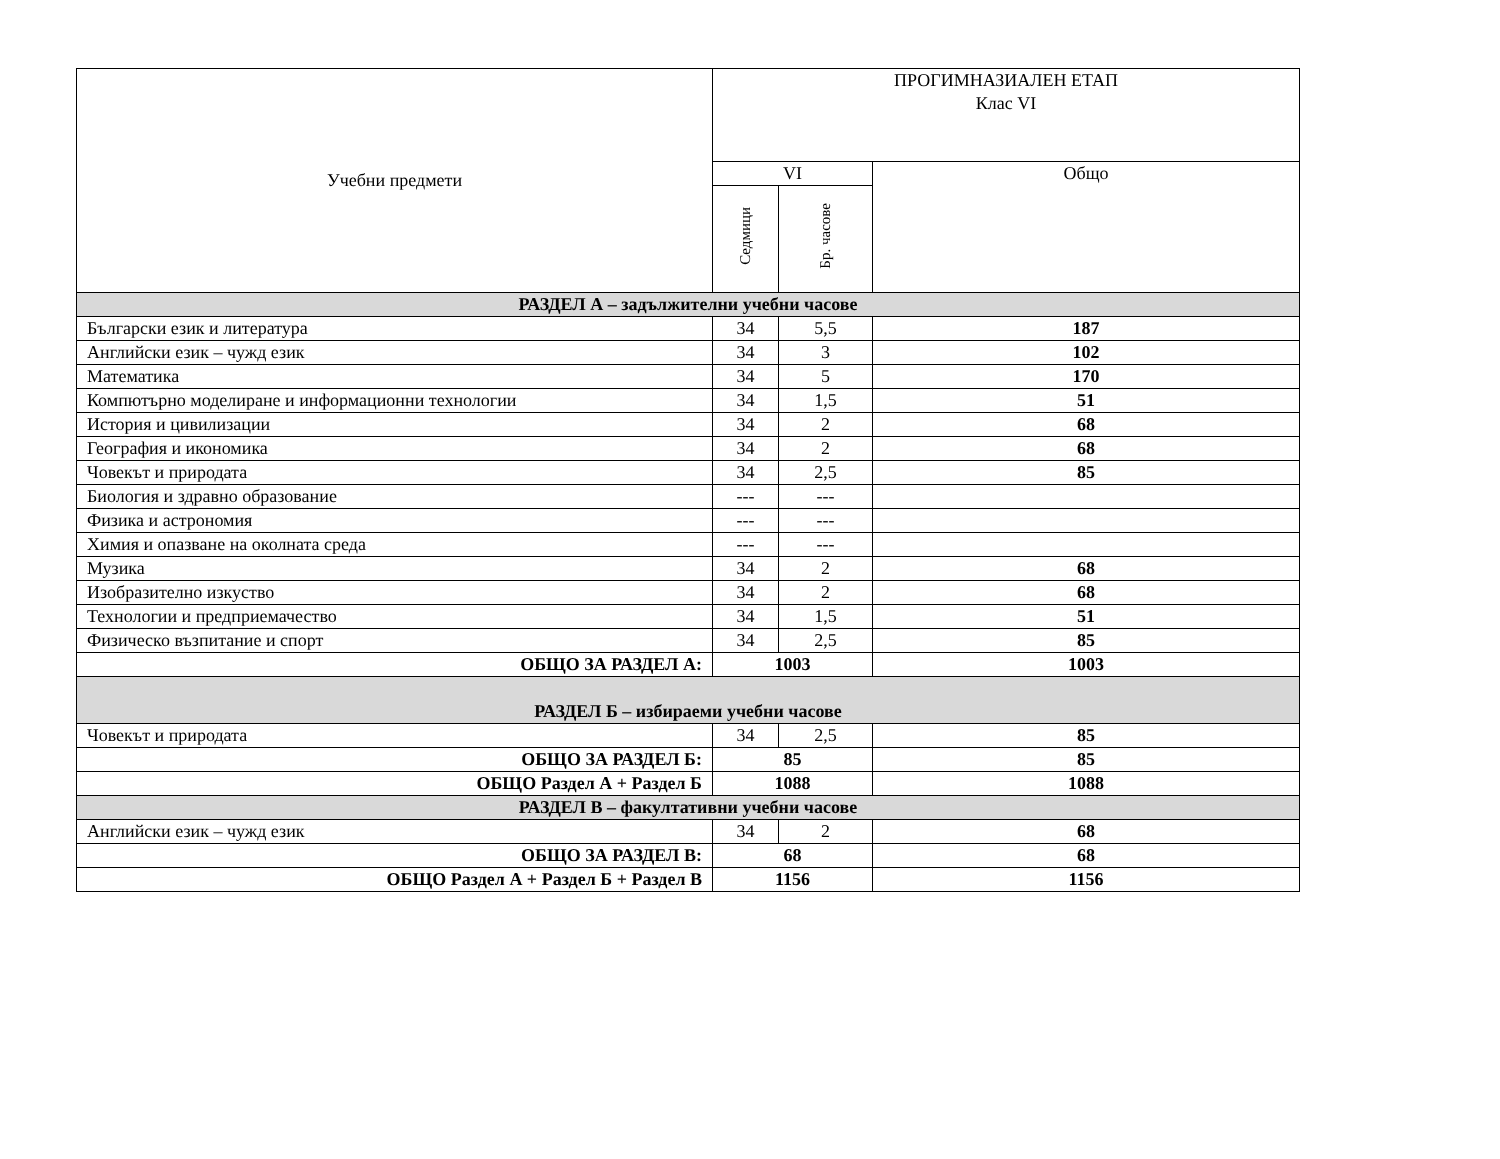| Учебни предмети | ПРОГИМНАЗИАЛЕН ЕТАП Клас VI | | |
| --- | --- | --- | --- |
| | VI | | Общо |
| | Седмици | Бр. часове | |
| РАЗДЕЛ А – задължителни учебни часове | | | |
| Български език и литература | 34 | 5,5 | 187 |
| Английски език – чужд език | 34 | 3 | 102 |
| Математика | 34 | 5 | 170 |
| Компютърно моделиране и информационни технологии | 34 | 1,5 | 51 |
| История и цивилизации | 34 | 2 | 68 |
| География и икономика | 34 | 2 | 68 |
| Човекът и природата | 34 | 2,5 | 85 |
| Биология и здравно образование | --- | --- | |
| Физика и астрономия | --- | --- | |
| Химия и опазване на околната среда | --- | --- | |
| Музика | 34 | 2 | 68 |
| Изобразително изкуство | 34 | 2 | 68 |
| Технологии и предприемачество | 34 | 1,5 | 51 |
| Физическо възпитание и спорт | 34 | 2,5 | 85 |
| ОБЩО ЗА РАЗДЕЛ А: | 1003 | | 1003 |
| РАЗДЕЛ Б – избираеми учебни часове | | | |
| Човекът и природата | 34 | 2,5 | 85 |
| ОБЩО ЗА РАЗДЕЛ Б: | 85 | | 85 |
| ОБЩО Раздел А + Раздел Б | 1088 | | 1088 |
| РАЗДЕЛ В – факултативни учебни часове | | | |
| Английски език – чужд език | 34 | 2 | 68 |
| ОБЩО ЗА РАЗДЕЛ В: | 68 | | 68 |
| ОБЩО Раздел А + Раздел Б + Раздел В | 1156 | | 1156 |